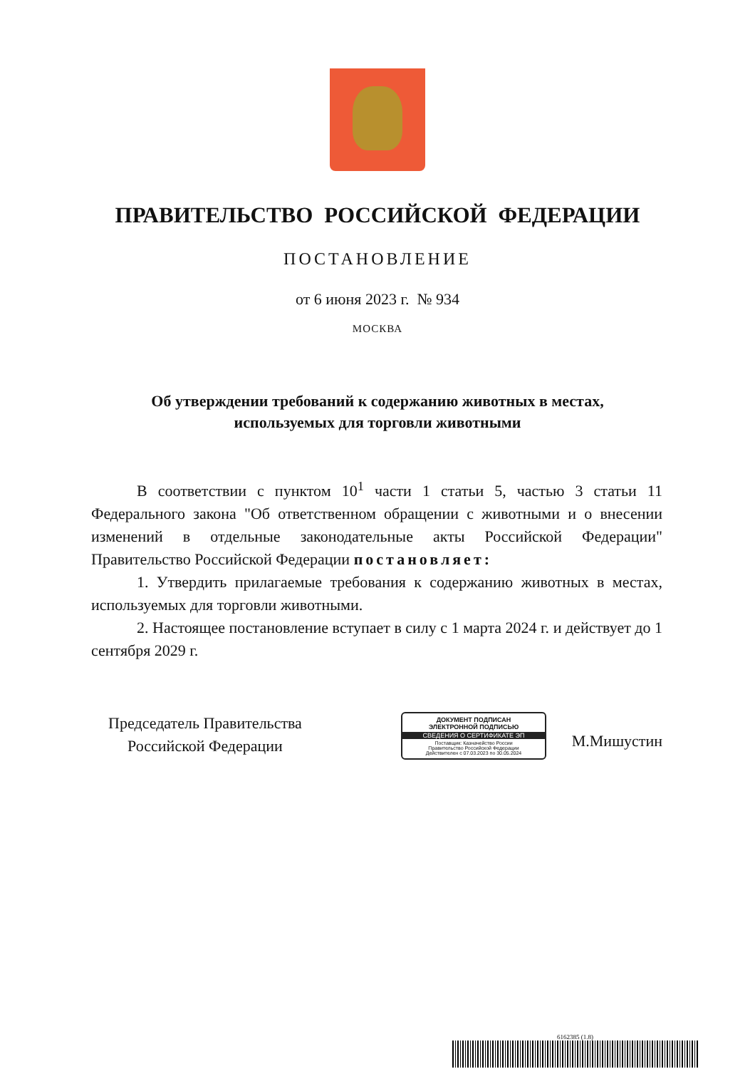ПРАВИТЕЛЬСТВО РОССИЙСКОЙ ФЕДЕРАЦИИ
ПОСТАНОВЛЕНИЕ
от 6 июня 2023 г. № 934
МОСКВА
Об утверждении требований к содержанию животных в местах,
используемых для торговли животными
В соответствии с пунктом 10<sup>1</sup> части 1 статьи 5, частью 3 статьи 11 Федерального закона "Об ответственном обращении с животными и о внесении изменений в отдельные законодательные акты Российской Федерации" Правительство Российской Федерации постановляет:
1. Утвердить прилагаемые требования к содержанию животных в местах, используемых для торговли животными.
2. Настоящее постановление вступает в силу с 1 марта 2024 г. и действует до 1 сентября 2029 г.
Председатель Правительства
Российской Федерации
ДОКУМЕНТ ПОДПИСАН
ЭЛЕКТРОННОЙ ПОДПИСЬЮ
СВЕДЕНИЯ О СЕРТИФИКАТЕ ЭП
Поставщик: Казначейство России
Правительство Российской Федерации
Действителен с 07.03.2023 по 30.05.2024
М.Мишустин
6162385 (1.8)